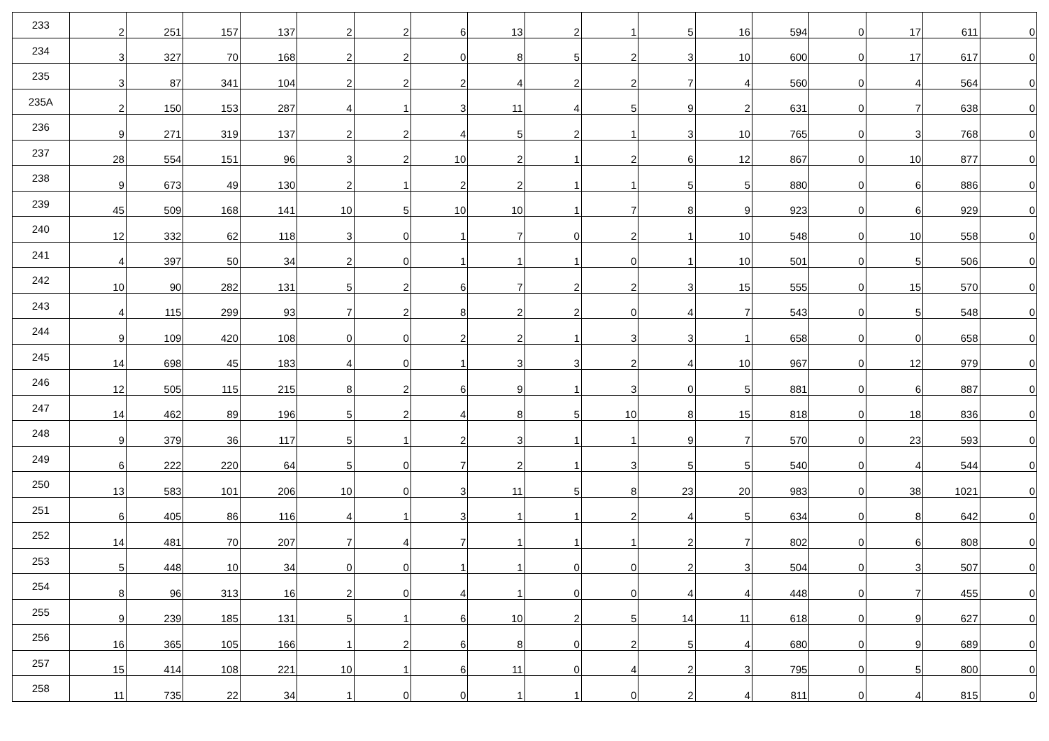| 233 | 2 | 251 | 157 | 137 | 2 | 2 | 6 | 13 | 2 | 1 | 5 | 16 | 594 | 0 | 17 | 611 | 0 |
| 234 | 3 | 327 | 70 | 168 | 2 | 2 | 0 | 8 | 5 | 2 | 3 | 10 | 600 | 0 | 17 | 617 | 0 |
| 235 | 3 | 87 | 341 | 104 | 2 | 2 | 2 | 4 | 2 | 2 | 7 | 4 | 560 | 0 | 4 | 564 | 0 |
| 235A | 2 | 150 | 153 | 287 | 4 | 1 | 3 | 11 | 4 | 5 | 9 | 2 | 631 | 0 | 7 | 638 | 0 |
| 236 | 9 | 271 | 319 | 137 | 2 | 2 | 4 | 5 | 2 | 1 | 3 | 10 | 765 | 0 | 3 | 768 | 0 |
| 237 | 28 | 554 | 151 | 96 | 3 | 2 | 10 | 2 | 1 | 2 | 6 | 12 | 867 | 0 | 10 | 877 | 0 |
| 238 | 9 | 673 | 49 | 130 | 2 | 1 | 2 | 2 | 1 | 1 | 5 | 5 | 880 | 0 | 6 | 886 | 0 |
| 239 | 45 | 509 | 168 | 141 | 10 | 5 | 10 | 10 | 1 | 7 | 8 | 9 | 923 | 0 | 6 | 929 | 0 |
| 240 | 12 | 332 | 62 | 118 | 3 | 0 | 1 | 7 | 0 | 2 | 1 | 10 | 548 | 0 | 10 | 558 | 0 |
| 241 | 4 | 397 | 50 | 34 | 2 | 0 | 1 | 1 | 1 | 0 | 1 | 10 | 501 | 0 | 5 | 506 | 0 |
| 242 | 10 | 90 | 282 | 131 | 5 | 2 | 6 | 7 | 2 | 2 | 3 | 15 | 555 | 0 | 15 | 570 | 0 |
| 243 | 4 | 115 | 299 | 93 | 7 | 2 | 8 | 2 | 2 | 0 | 4 | 7 | 543 | 0 | 5 | 548 | 0 |
| 244 | 9 | 109 | 420 | 108 | 0 | 0 | 2 | 2 | 1 | 3 | 3 | 1 | 658 | 0 | 0 | 658 | 0 |
| 245 | 14 | 698 | 45 | 183 | 4 | 0 | 1 | 3 | 3 | 2 | 4 | 10 | 967 | 0 | 12 | 979 | 0 |
| 246 | 12 | 505 | 115 | 215 | 8 | 2 | 6 | 9 | 1 | 3 | 0 | 5 | 881 | 0 | 6 | 887 | 0 |
| 247 | 14 | 462 | 89 | 196 | 5 | 2 | 4 | 8 | 5 | 10 | 8 | 15 | 818 | 0 | 18 | 836 | 0 |
| 248 | 9 | 379 | 36 | 117 | 5 | 1 | 2 | 3 | 1 | 1 | 9 | 7 | 570 | 0 | 23 | 593 | 0 |
| 249 | 6 | 222 | 220 | 64 | 5 | 0 | 7 | 2 | 1 | 3 | 5 | 5 | 540 | 0 | 4 | 544 | 0 |
| 250 | 13 | 583 | 101 | 206 | 10 | 0 | 3 | 11 | 5 | 8 | 23 | 20 | 983 | 0 | 38 | 1021 | 0 |
| 251 | 6 | 405 | 86 | 116 | 4 | 1 | 3 | 1 | 1 | 2 | 4 | 5 | 634 | 0 | 8 | 642 | 0 |
| 252 | 14 | 481 | 70 | 207 | 7 | 4 | 7 | 1 | 1 | 1 | 2 | 7 | 802 | 0 | 6 | 808 | 0 |
| 253 | 5 | 448 | 10 | 34 | 0 | 0 | 1 | 1 | 0 | 0 | 2 | 3 | 504 | 0 | 3 | 507 | 0 |
| 254 | 8 | 96 | 313 | 16 | 2 | 0 | 4 | 1 | 0 | 0 | 4 | 4 | 448 | 0 | 7 | 455 | 0 |
| 255 | 9 | 239 | 185 | 131 | 5 | 1 | 6 | 10 | 2 | 5 | 14 | 11 | 618 | 0 | 9 | 627 | 0 |
| 256 | 16 | 365 | 105 | 166 | 1 | 2 | 6 | 8 | 0 | 2 | 5 | 4 | 680 | 0 | 9 | 689 | 0 |
| 257 | 15 | 414 | 108 | 221 | 10 | 1 | 6 | 11 | 0 | 4 | 2 | 3 | 795 | 0 | 5 | 800 | 0 |
| 258 | 11 | 735 | 22 | 34 | 1 | 0 | 0 | 1 | 1 | 0 | 2 | 4 | 811 | 0 | 4 | 815 | 0 |